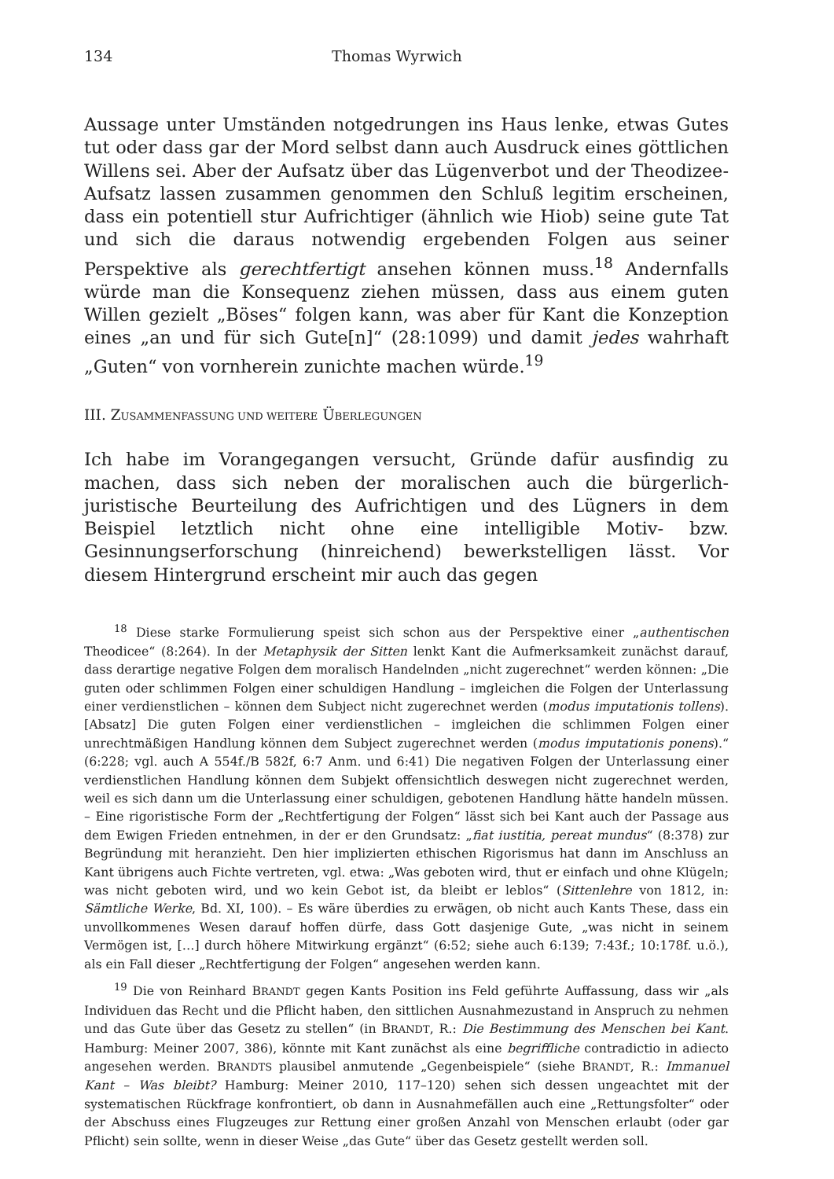134 Thomas Wyrwich
Aussage unter Umständen notgedrungen ins Haus lenke, etwas Gutes tut oder dass gar der Mord selbst dann auch Ausdruck eines göttlichen Willens sei. Aber der Aufsatz über das Lügenverbot und der Theodizee-Aufsatz lassen zusammen genommen den Schluß legitim erscheinen, dass ein potentiell stur Aufrichtiger (ähnlich wie Hiob) seine gute Tat und sich die daraus notwendig ergebenden Folgen aus seiner Perspektive als gerechtfertigt ansehen können muss.<sup>18</sup> Andernfalls würde man die Konsequenz ziehen müssen, dass aus einem guten Willen gezielt „Böses“ folgen kann, was aber für Kant die Konzeption eines „an und für sich Gute[n]“ (28:1099) und damit jedes wahrhaft „Guten“ von vornherein zunichte machen würde.<sup>19</sup>
III. ZUSAMMENFASSUNG UND WEITERE ÜBERLEGUNGEN
Ich habe im Vorangegangen versucht, Gründe dafür ausfindig zu machen, dass sich neben der moralischen auch die bürgerlich-juristische Beurteilung des Aufrichtigen und des Lügners in dem Beispiel letztlich nicht ohne eine intelligible Motiv- bzw. Gesinnungserforschung (hinreichend) bewerkstelligen lässt. Vor diesem Hintergrund erscheint mir auch das gegen
<sup>18</sup> Diese starke Formulierung speist sich schon aus der Perspektive einer „authentischen Theodicee“ (8:264). In der Metaphysik der Sitten lenkt Kant die Aufmerksamkeit zunächst darauf, dass derartige negative Folgen dem moralisch Handelnden „nicht zugerechnet“ werden können: „Die guten oder schlimmen Folgen einer schuldigen Handlung – imgleichen die Folgen der Unterlassung einer verdienstlichen – können dem Subject nicht zugerechnet werden (modus imputationis tollens). [Absatz] Die guten Folgen einer verdienstlichen – imgleichen die schlimmen Folgen einer unrechtmäßigen Handlung können dem Subject zugerechnet werden (modus imputationis ponens).“ (6:228; vgl. auch A 554f./B 582f, 6:7 Anm. und 6:41) Die negativen Folgen der Unterlassung einer verdienstlichen Handlung können dem Subjekt offensichtlich deswegen nicht zugerechnet werden, weil es sich dann um die Unterlassung einer schuldigen, gebotenen Handlung hätte handeln müssen. – Eine rigoristische Form der „Rechtfertigung der Folgen“ lässt sich bei Kant auch der Passage aus dem Ewigen Frieden entnehmen, in der er den Grundsatz: „fiat iustitia, pereat mundus“ (8:378) zur Begründung mit heranzieht. Den hier implizierten ethischen Rigorismus hat dann im Anschluss an Kant übrigens auch Fichte vertreten, vgl. etwa: „Was geboten wird, thut er einfach und ohne Klügeln; was nicht geboten wird, und wo kein Gebot ist, da bleibt er leblos“ (Sittenlehre von 1812, in: Sämtliche Werke, Bd. XI, 100). – Es wäre überdies zu erwägen, ob nicht auch Kants These, dass ein unvollkommenes Wesen darauf hoffen dürfe, dass Gott dasjenige Gute, „was nicht in seinem Vermögen ist, […] durch höhere Mitwirkung ergänzt“ (6:52; siehe auch 6:139; 7:43f.; 10:178f. u.ö.), als ein Fall dieser „Rechtfertigung der Folgen“ angesehen werden kann.
<sup>19</sup> Die von Reinhard BRANDT gegen Kants Position ins Feld geführte Auffassung, dass wir „als Individuen das Recht und die Pflicht haben, den sittlichen Ausnahmezustand in Anspruch zu nehmen und das Gute über das Gesetz zu stellen“ (in BRANDT, R.: Die Bestimmung des Menschen bei Kant. Hamburg: Meiner 2007, 386), könnte mit Kant zunächst als eine begriffliche contradictio in adiecto angesehen werden. BRANDTS plausibel anmutende „Gegenbeispiele“ (siehe BRANDT, R.: Immanuel Kant – Was bleibt? Hamburg: Meiner 2010, 117–120) sehen sich dessen ungeachtet mit der systematischen Rückfrage konfrontiert, ob dann in Ausnahmefällen auch eine „Rettungsfolter“ oder der Abschuss eines Flugzeuges zur Rettung einer großen Anzahl von Menschen erlaubt (oder gar Pflicht) sein sollte, wenn in dieser Weise „das Gute“ über das Gesetz gestellt werden soll.